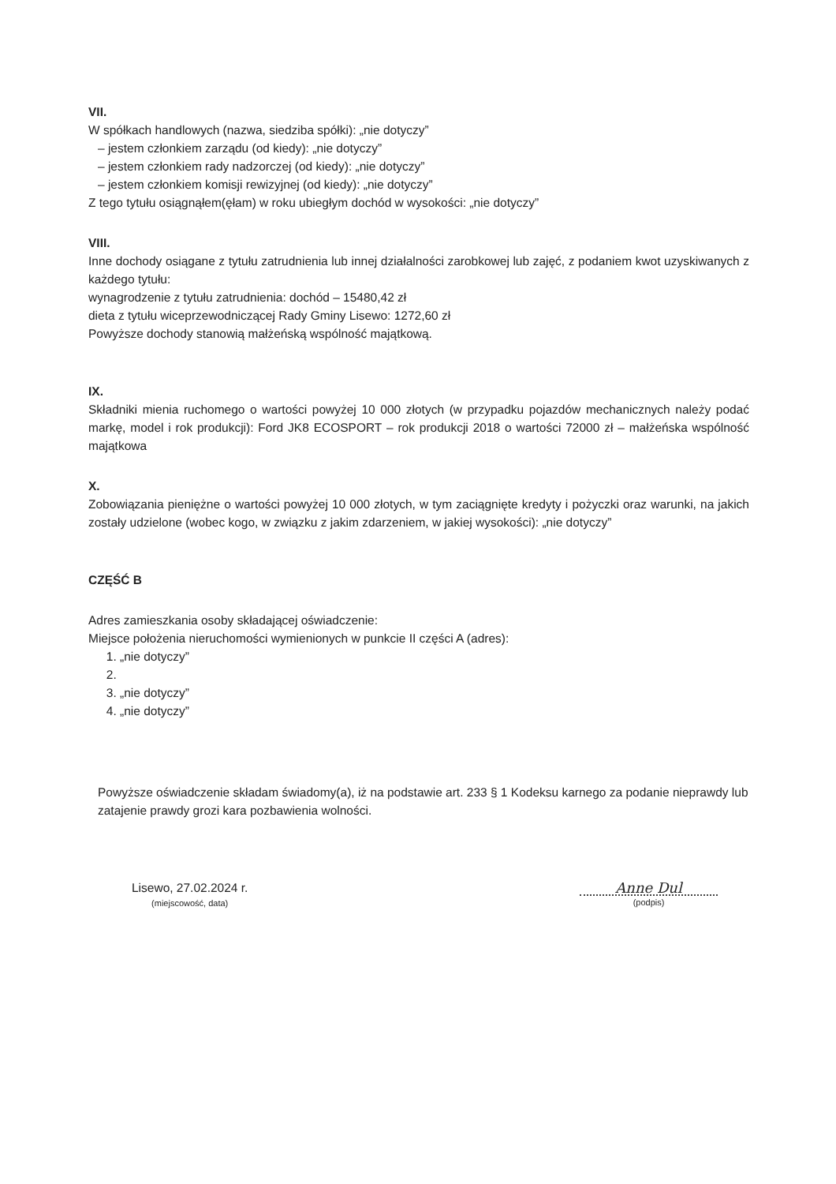VII.
W spółkach handlowych (nazwa, siedziba spółki): „nie dotyczy”
– jestem członkiem zarządu (od kiedy): „nie dotyczy”
– jestem członkiem rady nadzorczej (od kiedy): „nie dotyczy”
– jestem członkiem komisji rewizyjnej (od kiedy): „nie dotyczy”
Z tego tytułu osiągnąłem(ęłam) w roku ubiegłym dochód w wysokości: „nie dotyczy”
VIII.
Inne dochody osiągane z tytułu zatrudnienia lub innej działalności zarobkowej lub zajęć, z podaniem kwot uzyskiwanych z każdego tytułu:
wynagrodzenie z tytułu zatrudnienia: dochód – 15480,42 zł
dieta z tytułu wiceprzewodniczącej Rady Gminy Lisewo: 1272,60 zł
Powyższe dochody stanowią małżeńską wspólność majątkową.
IX.
Składniki mienia ruchomego o wartości powyżej 10 000 złotych (w przypadku pojazdów mechanicznych należy podać markę, model i rok produkcji): Ford JK8 ECOSPORT – rok produkcji 2018 o wartości 72000 zł – małżeńska wspólność majątkowa
X.
Zobowiązania pieniężne o wartości powyżej 10 000 złotych, w tym zaciągnięte kredyty i pożyczki oraz warunki, na jakich zostały udzielone (wobec kogo, w związku z jakim zdarzeniem, w jakiej wysokości): „nie dotyczy”
CZĘŚĆ B
Adres zamieszkania osoby składającej oświadczenie:
Miejsce położenia nieruchomości wymienionych w punkcie II części A (adres):
1. „nie dotyczy”
3. „nie dotyczy”
4. „nie dotyczy”
Powyższe oświadczenie składam świadomy(a), iż na podstawie art. 233 § 1 Kodeksu karnego za podanie nieprawdy lub zatajenie prawdy grozi kara pozbawienia wolności.
Lisewo, 27.02.2024 r.
(miejscowość, data)
Anne Dul
(podpis)